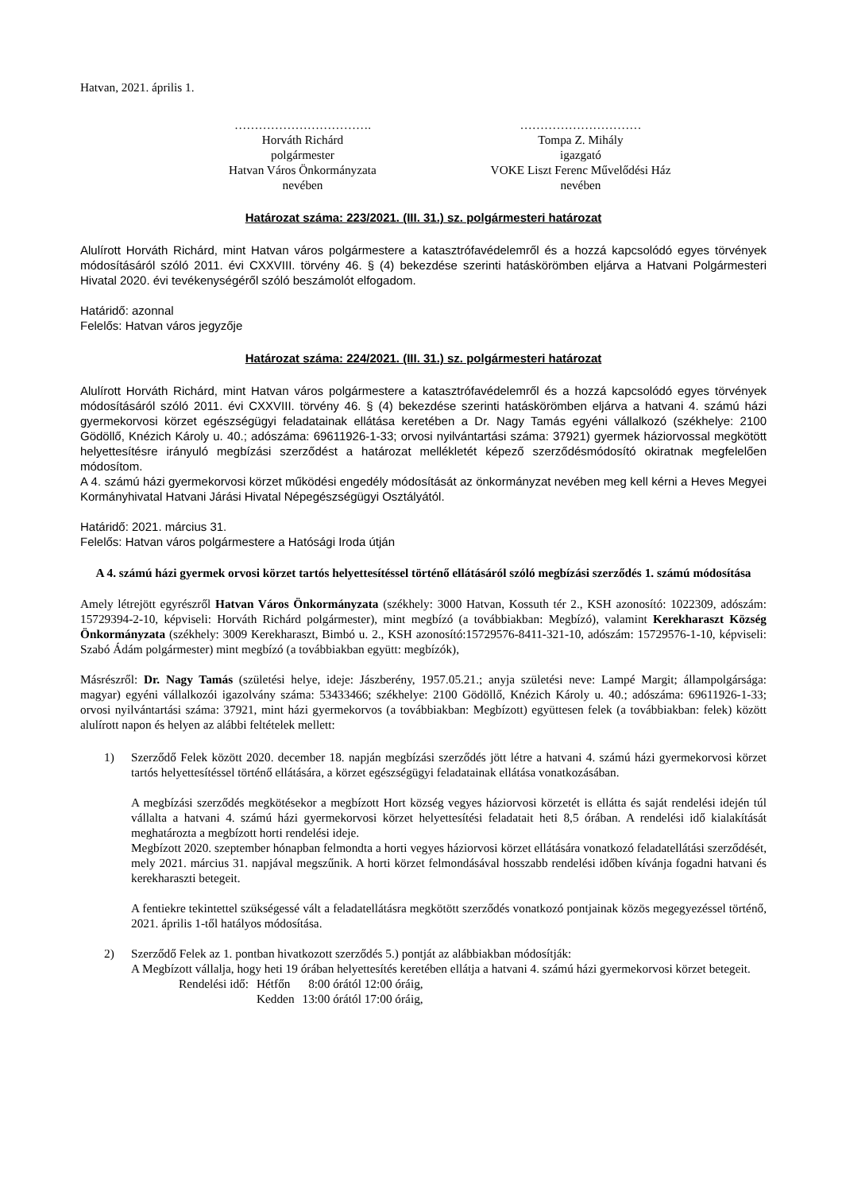Hatvan, 2021. április 1.
…………………………….
Horváth Richárd
polgármester
Hatvan Város Önkormányzata
nevében
…………………………
Tompa Z. Mihály
igazgató
VOKE Liszt Ferenc Művelődési Ház
nevében
Határozat száma: 223/2021. (III. 31.) sz. polgármesteri határozat
Alulírott Horváth Richárd, mint Hatvan város polgármestere a katasztrófavédelemről és a hozzá kapcsolódó egyes törvények módosításáról szóló 2011. évi CXXVIII. törvény 46. § (4) bekezdése szerinti hatáskörömben eljárva a Hatvani Polgármesteri Hivatal 2020. évi tevékenységéről szóló beszámolót elfogadom.
Határidő: azonnal
Felelős: Hatvan város jegyzője
Határozat száma: 224/2021. (III. 31.) sz. polgármesteri határozat
Alulírott Horváth Richárd, mint Hatvan város polgármestere a katasztrófavédelemről és a hozzá kapcsolódó egyes törvények módosításáról szóló 2011. évi CXXVIII. törvény 46. § (4) bekezdése szerinti hatáskörömben eljárva a hatvani 4. számú házi gyermekorvosi körzet egészségügyi feladatainak ellátása keretében a Dr. Nagy Tamás egyéni vállalkozó (székhelye: 2100 Gödöllő, Knézich Károly u. 40.; adószáma: 69611926-1-33; orvosi nyilvántartási száma: 37921) gyermek háziorvossal megkötött helyettesítésre irányuló megbízási szerződést a határozat mellékletét képező szerződésmódosító okiratnak megfelelően módosítom.
A 4. számú házi gyermekorvosi körzet működési engedély módosítását az önkormányzat nevében meg kell kérni a Heves Megyei Kormányhivatal Hatvani Járási Hivatal Népegészségügyi Osztályától.
Határidő: 2021. március 31.
Felelős: Hatvan város polgármestere a Hatósági Iroda útján
A 4. számú házi gyermek orvosi körzet tartós helyettesítéssel történő ellátásáról szóló megbízási szerződés 1. számú módosítása
Amely létrejött egyrészről Hatvan Város Önkormányzata (székhely: 3000 Hatvan, Kossuth tér 2., KSH azonosító: 1022309, adószám: 15729394-2-10, képviseli: Horváth Richárd polgármester), mint megbízó (a továbbiakban: Megbízó), valamint Kerekharaszt Község Önkormányzata (székhely: 3009 Kerekharaszt, Bimbó u. 2., KSH azonosító:15729576-8411-321-10, adószám: 15729576-1-10, képviseli: Szabó Ádám polgármester) mint megbízó (a továbbiakban együtt: megbízók),
Másrészről: Dr. Nagy Tamás (születési helye, ideje: Jászberény, 1957.05.21.; anyja születési neve: Lampé Margit; állampolgársága: magyar) egyéni vállalkozói igazolvány száma: 53433466; székhelye: 2100 Gödöllő, Knézich Károly u. 40.; adószáma: 69611926-1-33; orvosi nyilvántartási száma: 37921, mint házi gyermekorvos (a továbbiakban: Megbízott) együttesen felek (a továbbiakban: felek) között alulírott napon és helyen az alábbi feltételek mellett:
1) Szerződő Felek között 2020. december 18. napján megbízási szerződés jött létre a hatvani 4. számú házi gyermekorvosi körzet tartós helyettesítéssel történő ellátására, a körzet egészségügyi feladatainak ellátása vonatkozásában.
A megbízási szerződés megkötésekor a megbízott Hort község vegyes háziorvosi körzetét is ellátta és saját rendelési idején túl vállalta a hatvani 4. számú házi gyermekorvosi körzet helyettesítési feladatait heti 8,5 órában. A rendelési idő kialakítását meghatározta a megbízott horti rendelési ideje.
Megbízott 2020. szeptember hónapban felmondta a horti vegyes háziorvosi körzet ellátására vonatkozó feladatellátási szerződését, mely 2021. március 31. napjával megszűnik. A horti körzet felmondásával hosszabb rendelési időben kívánja fogadni hatvani és kerekharaszti betegeit.
A fentiekre tekintettel szükségessé vált a feladatellátásra megkötött szerződés vonatkozó pontjainak közös megegyezéssel történő, 2021. április 1-től hatályos módosítása.
2) Szerződő Felek az 1. pontban hivatkozott szerződés 5.) pontját az alábbiakban módosítják:
A Megbízott vállalja, hogy heti 19 órában helyettesítés keretében ellátja a hatvani 4. számú házi gyermekorvosi körzet betegeit.
| Rendelési idő: | Hétfőn | 8:00 órától 12:00 óráig, |
| | Kedden | 13:00 órától 17:00 óráig, |